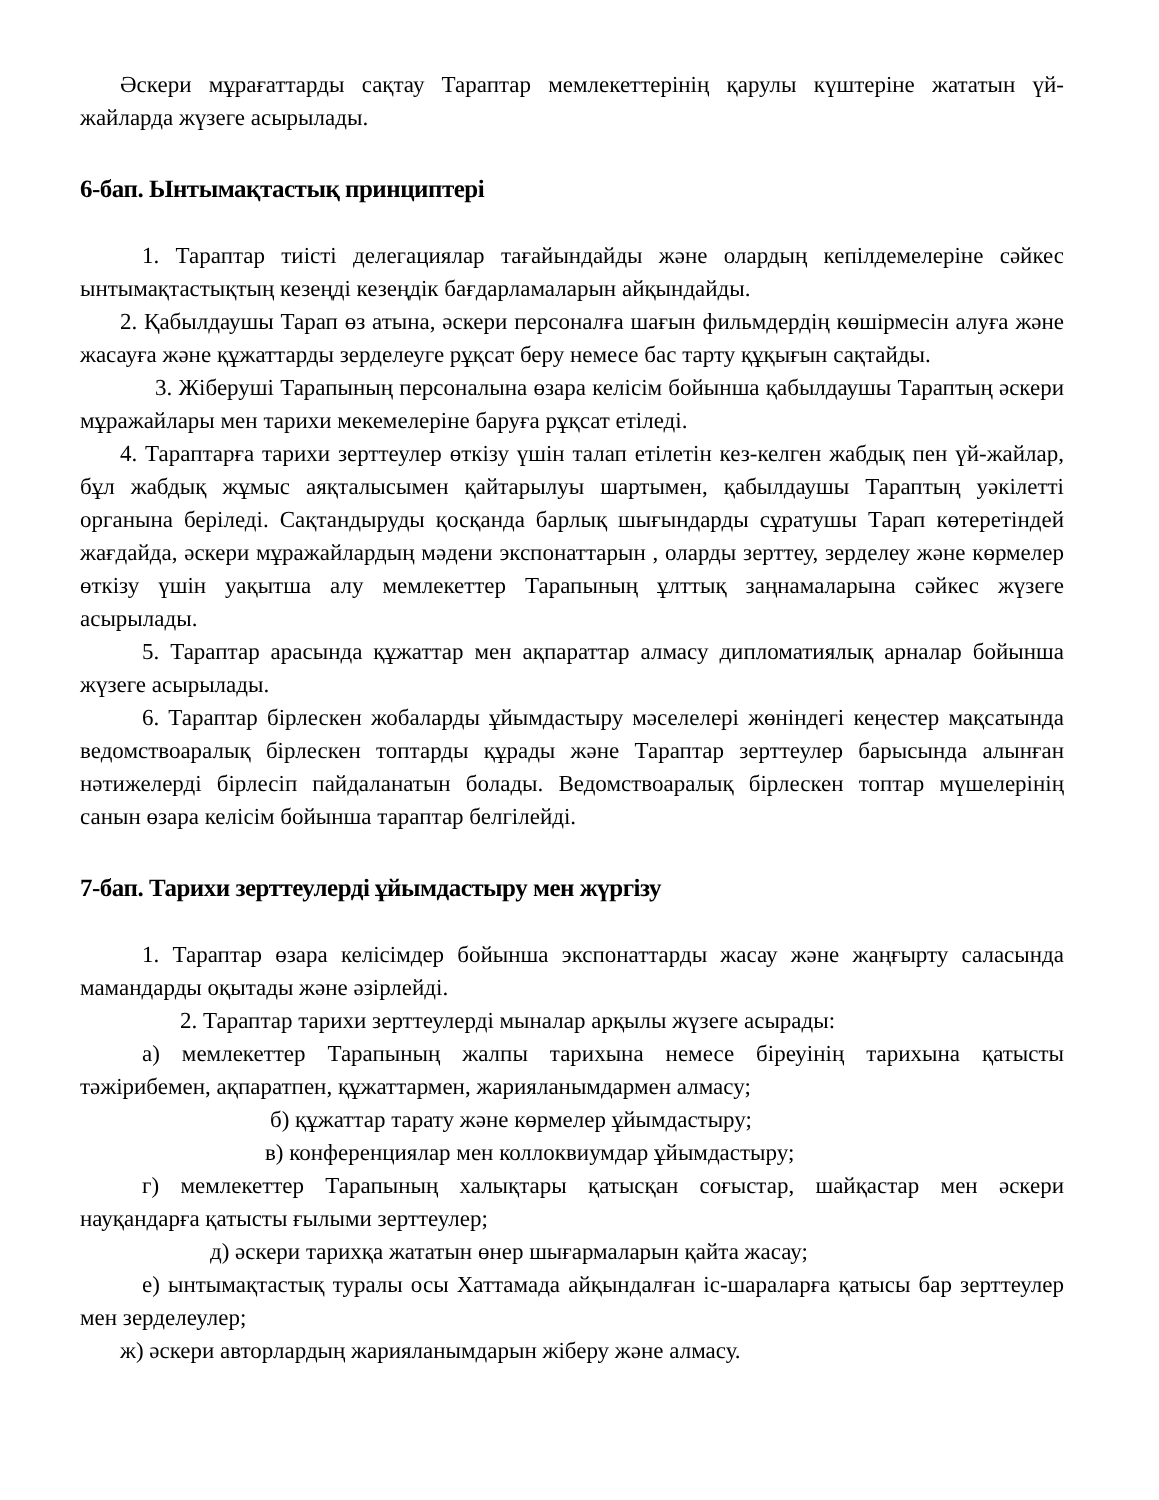Әскери мұрағаттарды сақтау Тараптар мемлекеттерінің қарулы күштеріне жататын үй-жайларда жүзеге асырылады.
6-бап. Ынтымақтастық принциптері
1. Тараптар тиісті делегациялар тағайындайды және олардың кепілдемелеріне сәйкес ынтымақтастықтың кезеңді кезеңдік бағдарламаларын айқындайды.
2. Қабылдаушы Тарап өз атына, әскери персоналға шағын фильмдердің көшірмесін алуға және жасауға және құжаттарды зерделеуге рұқсат беру немесе бас тарту құқығын сақтайды.
3. Жіберуші Тарапының персоналына өзара келісім бойынша қабылдаушы Тараптың әскери мұражайлары мен тарихи мекемелеріне баруға рұқсат етіледі.
4. Тараптарға тарихи зерттеулер өткізу үшін талап етілетін кез-келген жабдық пен үй-жайлар, бұл жабдық жұмыс аяқталысымен қайтарылуы шартымен, қабылдаушы Тараптың уәкілетті органына беріледі. Сақтандыруды қосқанда барлық шығындарды сұратушы Тарап көтеретіндей жағдайда, әскери мұражайлардың мәдени экспонаттарын , оларды зерттеу, зерделеу және көрмелер өткізу үшін уақытша алу мемлекеттер Тарапының ұлттық заңнамаларына сәйкес жүзеге асырылады.
5. Тараптар арасында құжаттар мен ақпараттар алмасу дипломатиялық арналар бойынша жүзеге асырылады.
6. Тараптар бірлескен жобаларды ұйымдастыру мәселелері жөніндегі кеңестер мақсатында ведомствоаралық бірлескен топтарды құрады және Тараптар зерттеулер барысында алынған нәтижелерді бірлесіп пайдаланатын болады. Ведомствоаралық бірлескен топтар мүшелерінің санын өзара келісім бойынша тараптар белгілейді.
7-бап. Тарихи зерттеулерді ұйымдастыру мен жүргізу
1. Тараптар өзара келісімдер бойынша экспонаттарды жасау және жаңғырту саласында мамандарды оқытады және әзірлейді.
2. Тараптар тарихи зерттеулерді мыналар арқылы жүзеге асырады:
а) мемлекеттер Тарапының жалпы тарихына немесе біреуінің тарихына қатысты тәжірибемен, ақпаратпен, құжаттармен, жарияланымдармен алмасу;
б) құжаттар тарату және көрмелер ұйымдастыру;
в) конференциялар мен коллоквиумдар ұйымдастыру;
г) мемлекеттер Тарапының халықтары қатысқан соғыстар, шайқастар мен әскери науқандарға қатысты ғылыми зерттеулер;
д) әскери тарихқа жататын өнер шығармаларын қайта жасау;
е) ынтымақтастық туралы осы Хаттамада айқындалған іс-шараларға қатысы бар зерттеулер мен зерделеулер;
ж) әскери авторлардың жарияланымдарын жіберу және алмасу.